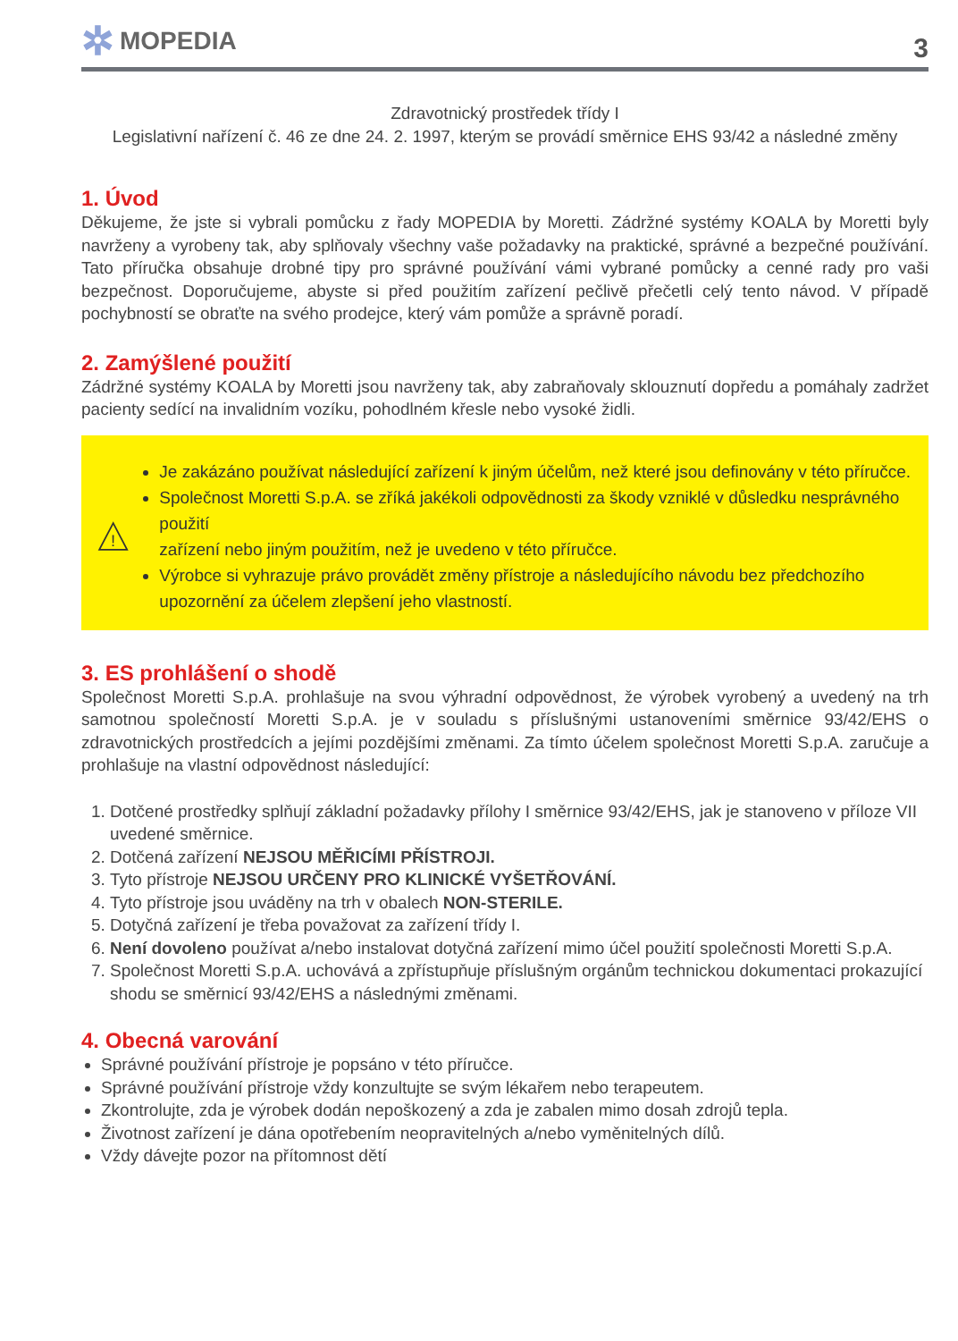✲ MOPEDIA
3
Zdravotnický prostředek třídy I
Legislativní nařízení č. 46 ze dne 24. 2. 1997, kterým se provádí směrnice EHS 93/42 a následné změny
1. Úvod
Děkujeme, že jste si vybrali pomůcku z řady MOPEDIA by Moretti. Zádržné systémy KOALA by Moretti byly navrženy a vyrobeny tak, aby splňovaly všechny vaše požadavky na praktické, správné a bezpečné používání. Tato příručka obsahuje drobné tipy pro správné používání vámi vybrané pomůcky a cenné rady pro vaši bezpečnost. Doporučujeme, abyste si před použitím zařízení pečlivě přečetli celý tento návod. V případě pochybností se obraťte na svého prodejce, který vám pomůže a správně poradí.
2. Zamýšlené použití
Zádržné systémy KOALA by Moretti jsou navrženy tak, aby zabraňovaly sklouznutí dopředu a pomáhaly zadržet pacienty sedící na invalidním vozíku, pohodlném křesle nebo vysoké židli.
!
Je zakázáno používat následující zařízení k jiným účelům, než které jsou definovány v této příručce.
Společnost Moretti S.p.A. se zříká jakékoli odpovědnosti za škody vzniklé v důsledku nesprávného použití
zařízení nebo jiným použitím, než je uvedeno v této příručce.
Výrobce si vyhrazuje právo provádět změny přístroje a následujícího návodu bez předchozího upozornění za účelem zlepšení jeho vlastností.
3. ES prohlášení o shodě
Společnost Moretti S.p.A. prohlašuje na svou výhradní odpovědnost, že výrobek vyrobený a uvedený na trh samotnou společností Moretti S.p.A. je v souladu s příslušnými ustanoveními směrnice 93/42/EHS o zdravotnických prostředcích a jejími pozdějšími změnami. Za tímto účelem společnost Moretti S.p.A. zaručuje a prohlašuje na vlastní odpovědnost následující:
1. Dotčené prostředky splňují základní požadavky přílohy I směrnice 93/42/EHS, jak je stanoveno v příloze VII uvedené směrnice.
2. Dotčená zařízení NEJSOU MĚŘICÍMI PŘÍSTROJI.
3. Tyto přístroje NEJSOU URČENY PRO KLINICKÉ VYŠETŘOVÁNÍ.
4. Tyto přístroje jsou uváděny na trh v obalech NON-STERILE.
5. Dotyčná zařízení je třeba považovat za zařízení třídy I.
6. Není dovoleno používat a/nebo instalovat dotyčná zařízení mimo účel použití společnosti Moretti S.p.A.
7. Společnost Moretti S.p.A. uchovává a zpřístupňuje příslušným orgánům technickou dokumentaci prokazující shodu se směrnicí 93/42/EHS a následnými změnami.
4. Obecná varování
Správné používání přístroje je popsáno v této příručce.
Správné používání přístroje vždy konzultujte se svým lékařem nebo terapeutem.
Zkontrolujte, zda je výrobek dodán nepoškozený a zda je zabalen mimo dosah zdrojů tepla.
Životnost zařízení je dána opotřebením neopravitelných a/nebo vyměnitelných dílů.
Vždy dávejte pozor na přítomnost dětí